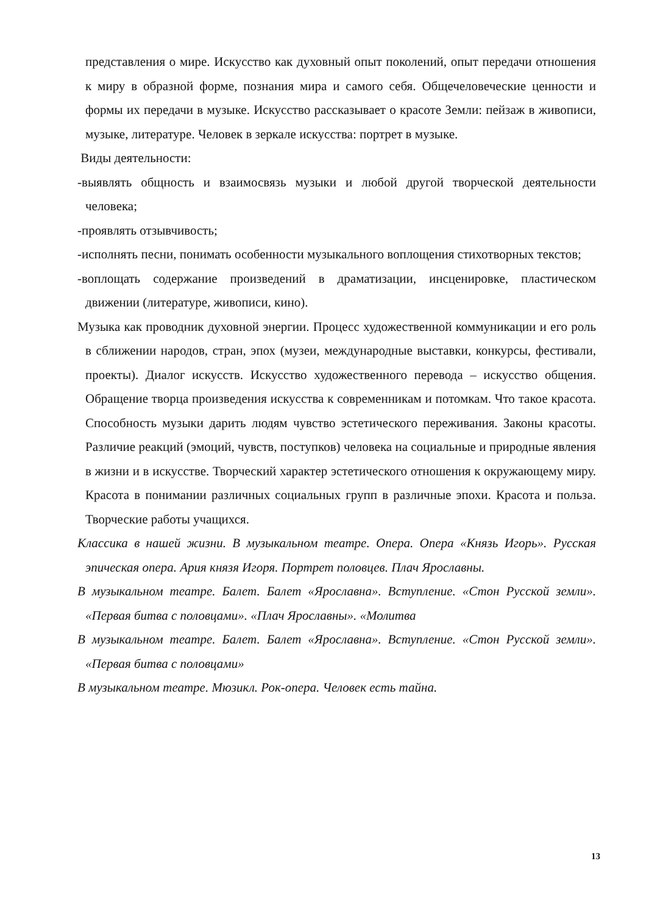представления о мире. Искусство как духовный опыт поколений, опыт передачи отношения к миру в образной форме, познания мира и самого себя. Общечеловеческие ценности и формы их передачи в музыке. Искусство рассказывает о красоте Земли: пейзаж в живописи, музыке, литературе. Человек в зеркале искусства: портрет в музыке.
Виды деятельности:
-выявлять общность и взаимосвязь музыки и любой другой творческой деятельности человека;
-проявлять отзывчивость;
-исполнять песни, понимать особенности музыкального воплощения стихотворных текстов;
-воплощать содержание произведений в драматизации, инсценировке, пластическом движении (литературе, живописи, кино).
Музыка как проводник духовной энергии. Процесс художественной коммуникации и его роль в сближении народов, стран, эпох (музеи, международные выставки, конкурсы, фестивали, проекты). Диалог искусств. Искусство художественного перевода – искусство общения. Обращение творца произведения искусства к современникам и потомкам. Что такое красота. Способность музыки дарить людям чувство эстетического переживания. Законы красоты. Различие реакций (эмоций, чувств, поступков) человека на социальные и природные явления в жизни и в искусстве. Творческий характер эстетического отношения к окружающему миру. Красота в понимании различных социальных групп в различные эпохи. Красота и польза. Творческие работы учащихся.
Классика в нашей жизни. В музыкальном театре. Опера. Опера «Князь Игорь». Русская эпическая опера. Ария князя Игоря. Портрет половцев. Плач Ярославны.
В музыкальном театре. Балет. Балет «Ярославна». Вступление. «Стон Русской земли». «Первая битва с половцами». «Плач Ярославны». «Молитва
В музыкальном театре. Балет. Балет «Ярославна». Вступление. «Стон Русской земли». «Первая битва с половцами»
В музыкальном театре. Мюзикл. Рок-опера. Человек есть тайна.
13